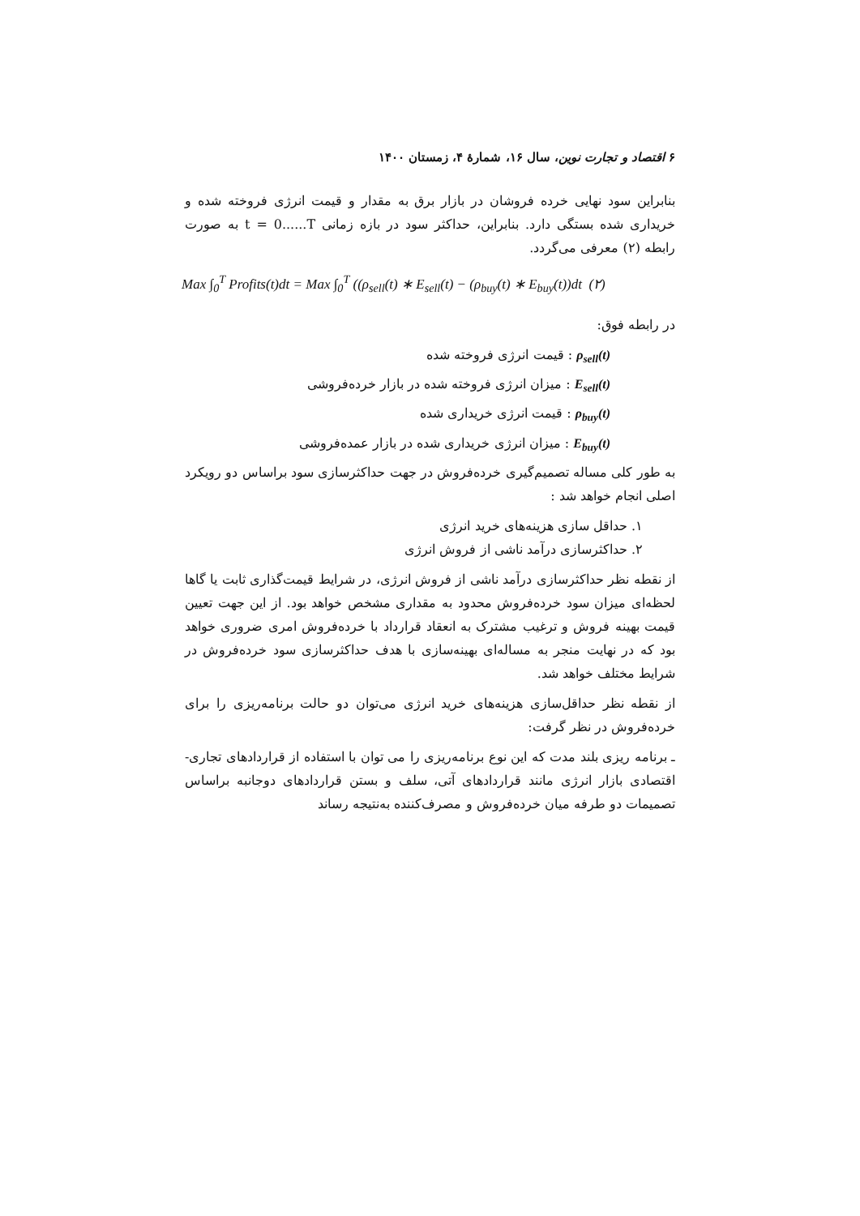۶ اقتصاد و تجارت نوین، سال ۱۶، شمارهٔ ۴، زمستان ۱۴۰۰
بنابراین سود نهایی خرده فروشان در بازار برق به مقدار و قیمت انرژی فروخته شده و خریداری شده بستگی دارد. بنابراین، حداکثر سود در بازه زمانی t = 0......T به صورت رابطه (۲) معرفی می‌گردد.
Max ∫<sub>0</sub><sup>T</sup> Profits(t)dt = Max ∫<sub>0</sub><sup>T</sup> ((ρ<sub>sell</sub>(t) ∗ E<sub>sell</sub>(t) − (ρ<sub>buy</sub>(t) ∗ E<sub>buy</sub>(t))dt (۲)
در رابطه فوق:
ρ<sub>sell</sub>(t) : قیمت انرژی فروخته شده
E<sub>sell</sub>(t) : میزان انرژی فروخته شده در بازار خرده‌فروشی
ρ<sub>buy</sub>(t) : قیمت انرژی خریداری شده
E<sub>buy</sub>(t) : میزان انرژی خریداری شده در بازار عمده‌فروشی
به طور کلی مساله تصمیم‌گیری خرده‌فروش در جهت حداکثرسازی سود براساس دو رویکرد اصلی انجام خواهد شد :
۱. حداقل سازی هزینه‌های خرید انرژی
۲. حداکثرسازی درآمد ناشی از فروش انرژی
از نقطه نظر حداکثرسازی درآمد ناشی از فروش انرژی، در شرایط قیمت‌گذاری ثابت یا گاها لحظه‌ای میزان سود خرده‌فروش محدود به مقداری مشخص خواهد بود. از این جهت تعیین قیمت بهینه فروش و ترغیب مشترک به انعقاد قرارداد با خرده‌فروش امری ضروری خواهد بود که در نهایت منجر به مساله‌ای بهینه‌سازی با هدف حداکثرسازی سود خرده‌فروش در شرایط مختلف خواهد شد.
از نقطه نظر حداقل‌سازی هزینه‌های خرید انرژی می‌توان دو حالت برنامه‌ریزی را برای خرده‌فروش در نظر گرفت:
ـ برنامه ریزی بلند مدت که این نوع برنامه‌ریزی را می توان با استفاده از قراردادهای تجاری-اقتصادی بازار انرژی مانند قراردادهای آتی، سلف و بستن قراردادهای دوجانبه براساس تصمیمات دو طرفه میان خرده‌فروش و مصرف‌کننده به‌نتیجه رساند